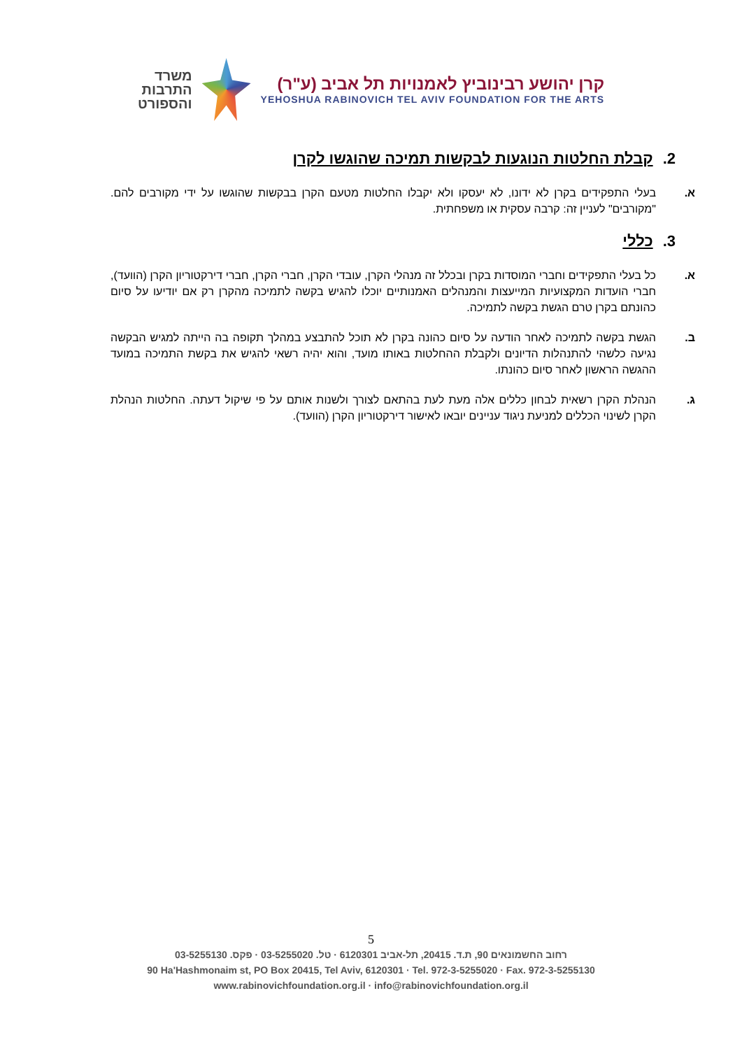קרן יהושע רבינוביץ לאמנויות תל אביב (ע"ר)
YEHOSHUA RABINOVICH TEL AVIV FOUNDATION FOR THE ARTS
משרד
התרבות
והספורט
2. קבלת החלטות הנוגעות לבקשות תמיכה שהוגשו לקרן
א. בעלי התפקידים בקרן לא ידונו, לא יעסקו ולא יקבלו החלטות מטעם הקרן בבקשות שהוגשו על ידי מקורבים להם. "מקורבים" לעניין זה: קרבה עסקית או משפחתית.
3. כללי
א. כל בעלי התפקידים וחברי המוסדות בקרן ובכלל זה מנהלי הקרן, עובדי הקרן, חברי הקרן, חברי דירקטוריון הקרן (הוועד), חברי הועדות המקצועיות המייעצות והמנהלים האמנותיים יוכלו להגיש בקשה לתמיכה מהקרן רק אם יודיעו על סיום כהונתם בקרן טרם הגשת בקשה לתמיכה.
ב. הגשת בקשה לתמיכה לאחר הודעה על סיום כהונה בקרן לא תוכל להתבצע במהלך תקופה בה הייתה למגיש הבקשה נגיעה כלשהי להתנהלות הדיונים ולקבלת ההחלטות באותו מועד, והוא יהיה רשאי להגיש את בקשת התמיכה במועד ההגשה הראשון לאחר סיום כהונתו.
ג. הנהלת הקרן רשאית לבחון כללים אלה מעת לעת בהתאם לצורך ולשנות אותם על פי שיקול דעתה. החלטות הנהלת הקרן לשינוי הכללים למניעת ניגוד עניינים יובאו לאישור דירקטוריון הקרן (הוועד).
5
רחוב החשמונאים 90, ת.ד. 20415, תל-אביב 6120301 · טל. 03-5255020 · פקס. 03-5255130
90 Ha'Hashmonaim st, PO Box 20415, Tel Aviv, 6120301 · Tel. 972-3-5255020 · Fax. 972-3-5255130
www.rabinovichfoundation.org.il · info@rabinovichfoundation.org.il